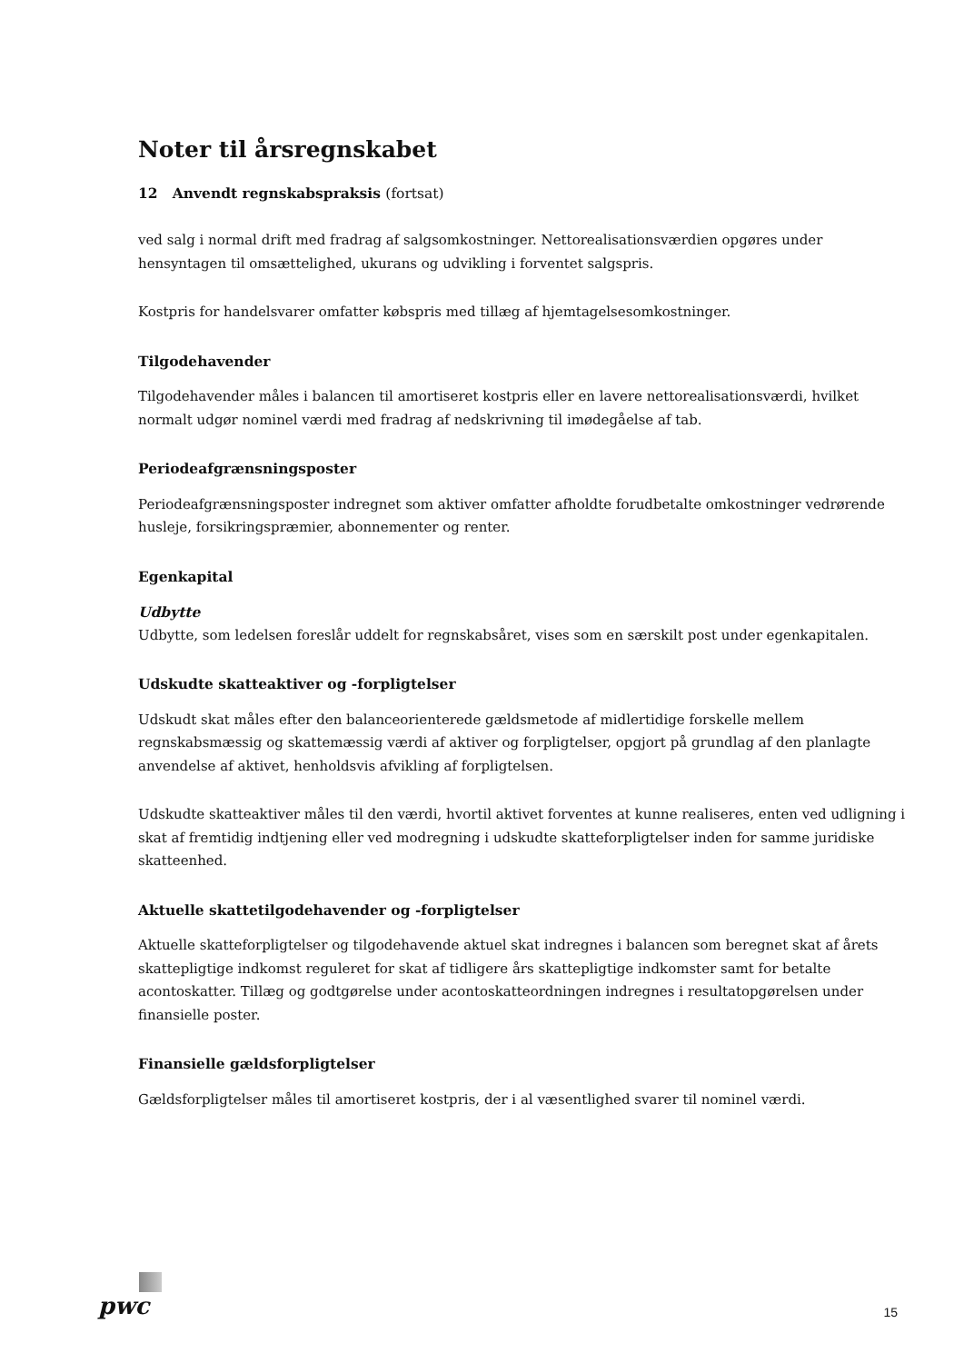Noter til årsregnskabet
12 Anvendt regnskabspraksis (fortsat)
ved salg i normal drift med fradrag af salgsomkostninger. Nettorealisationsværdien opgøres under hensyntagen til omsættelighed, ukurans og udvikling i forventet salgspris.
Kostpris for handelsvarer omfatter købspris med tillæg af hjemtagelsesomkostninger.
Tilgodehavender
Tilgodehavender måles i balancen til amortiseret kostpris eller en lavere nettorealisationsværdi, hvilket normalt udgør nominel værdi med fradrag af nedskrivning til imødegåelse af tab.
Periodeafgrænsningsposter
Periodeafgrænsningsposter indregnet som aktiver omfatter afholdte forudbetalte omkostninger vedrørende husleje, forsikringspræmier, abonnementer og renter.
Egenkapital
Udbytte
Udbytte, som ledelsen foreslår uddelt for regnskabsåret, vises som en særskilt post under egenkapitalen.
Udskudte skatteaktiver og -forpligtelser
Udskudt skat måles efter den balanceorienterede gældsmetode af midlertidige forskelle mellem regnskabsmæssig og skattemæssig værdi af aktiver og forpligtelser, opgjort på grundlag af den planlagte anvendelse af aktivet, henholdsvis afvikling af forpligtelsen.
Udskudte skatteaktiver måles til den værdi, hvortil aktivet forventes at kunne realiseres, enten ved udligning i skat af fremtidig indtjening eller ved modregning i udskudte skatteforpligtelser inden for samme juridiske skatteenhed.
Aktuelle skattetilgodehavender og -forpligtelser
Aktuelle skatteforpligtelser og tilgodehavende aktuel skat indregnes i balancen som beregnet skat af årets skattepligtige indkomst reguleret for skat af tidligere års skattepligtige indkomster samt for betalte acontoskatter. Tillæg og godtgørelse under acontoskatteordningen indregnes i resultatopgørelsen under finansielle poster.
Finansielle gældsforpligtelser
Gældsforpligtelser måles til amortiseret kostpris, der i al væsentlighed svarer til nominel værdi.
pwc
15